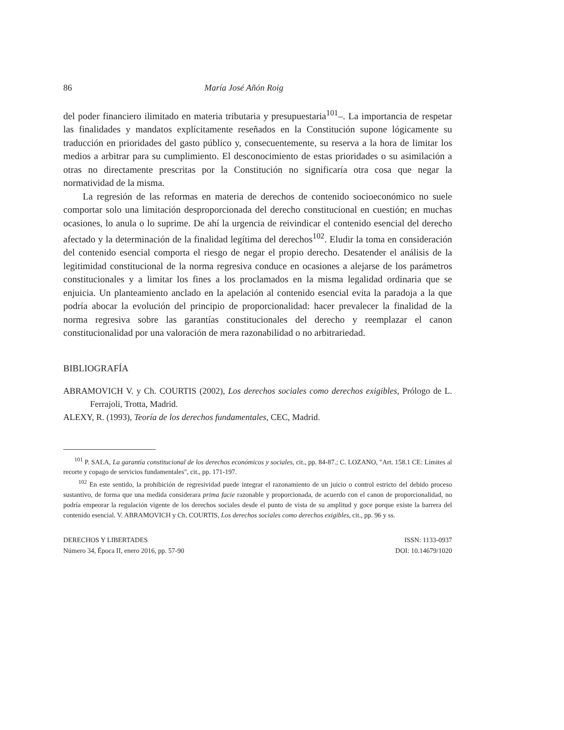86 María José Añón Roig
del poder financiero ilimitado en materia tributaria y presupuestaria<sup>101</sup>–. La importancia de respetar las finalidades y mandatos explícitamente reseñados en la Constitución supone lógicamente su traducción en prioridades del gasto público y, consecuentemente, su reserva a la hora de limitar los medios a arbitrar para su cumplimiento. El desconocimiento de estas prioridades o su asimilación a otras no directamente prescritas por la Constitución no significaría otra cosa que negar la normatividad de la misma.
La regresión de las reformas en materia de derechos de contenido socioeconómico no suele comportar solo una limitación desproporcionada del derecho constitucional en cuestión; en muchas ocasiones, lo anula o lo suprime. De ahí la urgencia de reivindicar el contenido esencial del derecho afectado y la determinación de la finalidad legítima del derechos<sup>102</sup>. Eludir la toma en consideración del contenido esencial comporta el riesgo de negar el propio derecho. Desatender el análisis de la legitimidad constitucional de la norma regresiva conduce en ocasiones a alejarse de los parámetros constitucionales y a limitar los fines a los proclamados en la misma legalidad ordinaria que se enjuicia. Un planteamiento anclado en la apelación al contenido esencial evita la paradoja a la que podría abocar la evolución del principio de proporcionalidad: hacer prevalecer la finalidad de la norma regresiva sobre las garantías constitucionales del derecho y reemplazar el canon constitucionalidad por una valoración de mera razonabilidad o no arbitrariedad.
BIBLIOGRAFÍA
ABRAMOVICH V. y Ch. COURTIS (2002), Los derechos sociales como derechos exigibles, Prólogo de L. Ferrajoli, Trotta, Madrid.
ALEXY, R. (1993), Teoría de los derechos fundamentales, CEC, Madrid.
<sup>101</sup> P. SALA, La garantía constitucional de los derechos económicos y sociales, cit., pp. 84-87.; C. LOZANO, "Art. 158.1 CE: Límites al recorte y copago de servicios fundamentales", cit., pp. 171-197.
<sup>102</sup> En este sentido, la prohibición de regresividad puede integrar el razonamiento de un juicio o control estricto del debido proceso sustantivo, de forma que una medida considerara prima facie razonable y proporcionada, de acuerdo con el canon de proporcionalidad, no podría empeorar la regulación vigente de los derechos sociales desde el punto de vista de su amplitud y goce porque existe la barrera del contenido esencial. V. ABRAMOVICH y Ch. COURTIS, Los derechos sociales como derechos exigibles, cit., pp. 96 y ss.
DERECHOS Y LIBERTADES
Número 34, Época II, enero 2016, pp. 57-90
ISSN: 1133-0937
DOI: 10.14679/1020